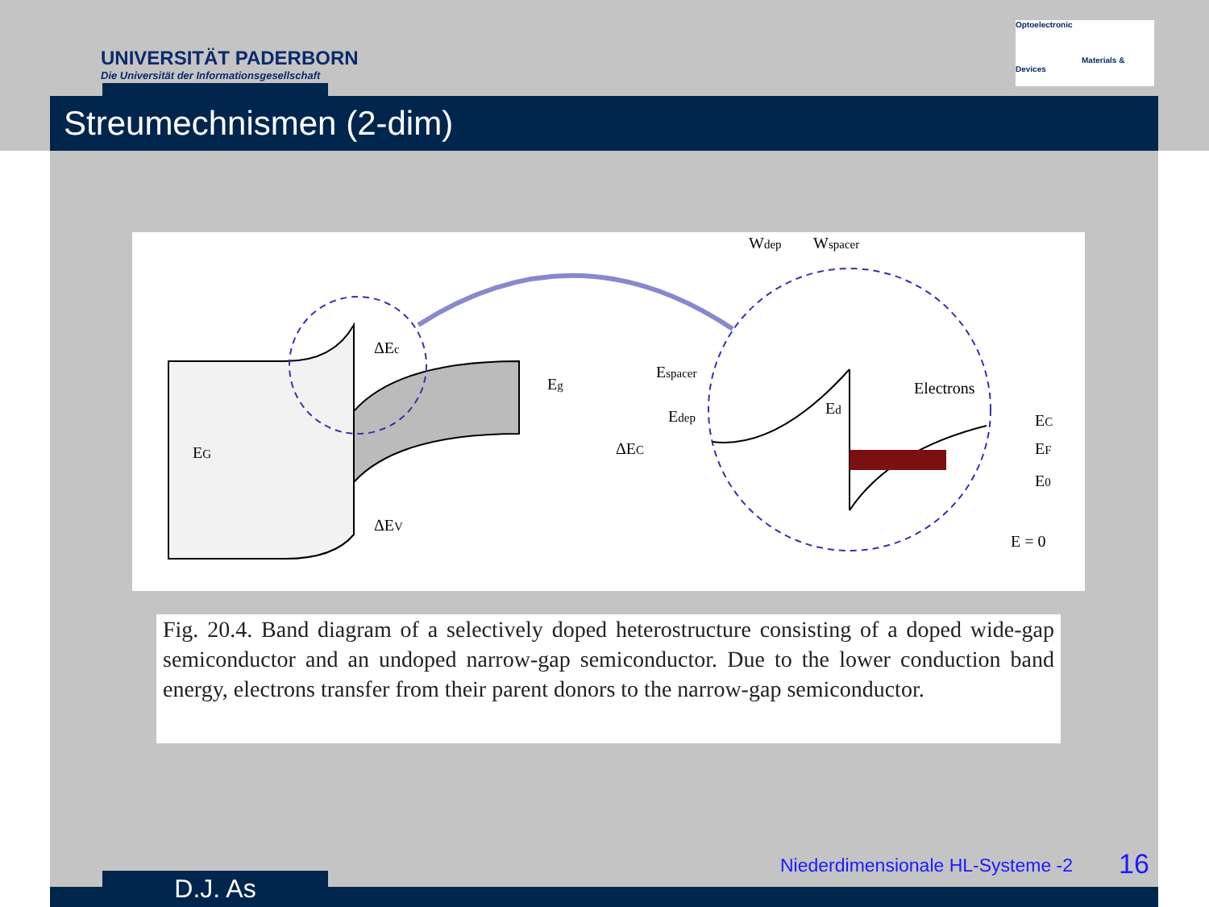UNIVERSITÄT PADERBORN
Die Universität der Informationsgesellschaft
Optoelectronic
Materials & Devices
Streumechnismen (2-dim)
EG
ΔEc
Eg
ΔEV
Wdep
Wspacer
Espacer
Edep
Ed
ΔEC
Electrons
EC
EF
E0
E = 0
Fig. 20.4. Band diagram of a selectively doped heterostructure consisting of a doped wide-gap semiconductor and an undoped narrow-gap semiconductor. Due to the lower conduction band energy, electrons transfer from their parent donors to the narrow-gap semiconductor.
D.J. As
Niederdimensionale HL-Systeme -2
16